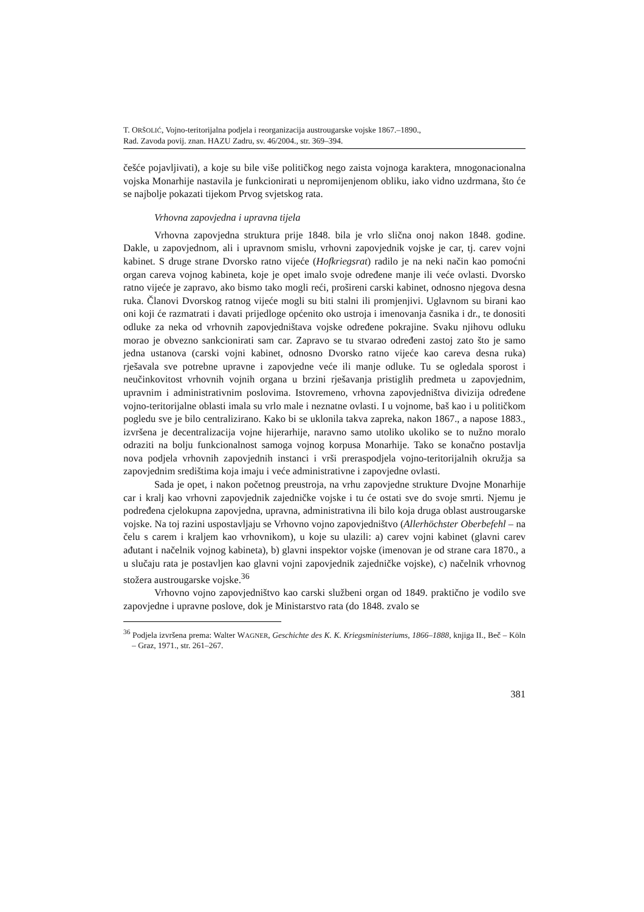T. ORŠOLIĆ, Vojno-teritorijalna podjela i reorganizacija austrougarske vojske 1867.–1890.,
Rad. Zavoda povij. znan. HAZU Zadru, sv. 46/2004., str. 369–394.
češće pojavljivati), a koje su bile više političkog nego zaista vojnoga karaktera, mnogonacionalna vojska Monarhije nastavila je funkcionirati u nepromijenjenom obliku, iako vidno uzdrmana, što će se najbolje pokazati tijekom Prvog svjetskog rata.
Vrhovna zapovjedna i upravna tijela
Vrhovna zapovjedna struktura prije 1848. bila je vrlo slična onoj nakon 1848. godine. Dakle, u zapovjednom, ali i upravnom smislu, vrhovni zapovjednik vojske je car, tj. carev vojni kabinet. S druge strane Dvorsko ratno vijeće (Hofkriegsrat) radilo je na neki način kao pomoćni organ careva vojnog kabineta, koje je opet imalo svoje određene manje ili veće ovlasti. Dvorsko ratno vijeće je zapravo, ako bismo tako mogli reći, prošireni carski kabinet, odnosno njegova desna ruka. Članovi Dvorskog ratnog vijeće mogli su biti stalni ili promjenjivi. Uglavnom su birani kao oni koji će razmatrati i davati prijedloge općenito oko ustroja i imenovanja časnika i dr., te donositi odluke za neka od vrhovnih zapovjedništava vojske određene pokrajine. Svaku njihovu odluku morao je obvezno sankcionirati sam car. Zapravo se tu stvarao određeni zastoj zato što je samo jedna ustanova (carski vojni kabinet, odnosno Dvorsko ratno vijeće kao careva desna ruka) rješavala sve potrebne upravne i zapovjedne veće ili manje odluke. Tu se ogledala sporost i neučinkovitost vrhovnih vojnih organa u brzini rješavanja pristiglih predmeta u zapovjednim, upravnim i administrativnim poslovima. Istovremeno, vrhovna zapovjedništva divizija određene vojno-teritorijalne oblasti imala su vrlo male i neznatne ovlasti. I u vojnome, baš kao i u političkom pogledu sve je bilo centralizirano. Kako bi se uklonila takva zapreka, nakon 1867., a napose 1883., izvršena je decentralizacija vojne hijerarhije, naravno samo utoliko ukoliko se to nužno moralo odraziti na bolju funkcionalnost samoga vojnog korpusa Monarhije. Tako se konačno postavlja nova podjela vrhovnih zapovjednih instanci i vrši preraspodjela vojno-teritorijalnih okružja sa zapovjednim središtima koja imaju i veće administrativne i zapovjedne ovlasti.
Sada je opet, i nakon početnog preustroja, na vrhu zapovjedne strukture Dvojne Monarhije car i kralj kao vrhovni zapovjednik zajedničke vojske i tu će ostati sve do svoje smrti. Njemu je podređena cjelokupna zapovjedna, upravna, administrativna ili bilo koja druga oblast austrougarske vojske. Na toj razini uspostavljaju se Vrhovno vojno zapovjedništvo (Allerhöchster Oberbefehl – na čelu s carem i kraljem kao vrhovnikom), u koje su ulazili: a) carev vojni kabinet (glavni carev ađutant i načelnik vojnog kabineta), b) glavni inspektor vojske (imenovan je od strane cara 1870., a u slučaju rata je postavljen kao glavni vojni zapovjednik zajedničke vojske), c) načelnik vrhovnog stožera austrougarske vojske.<sup>36</sup>
Vrhovno vojno zapovjedništvo kao carski službeni organ od 1849. praktično je vodilo sve zapovjedne i upravne poslove, dok je Ministarstvo rata (do 1848. zvalo se
<sup>36</sup> Podjela izvršena prema: Walter WAGNER, Geschichte des K. K. Kriegsministeriums, 1866–1888, knjiga II., Beč – Köln – Graz, 1971., str. 261–267.
381